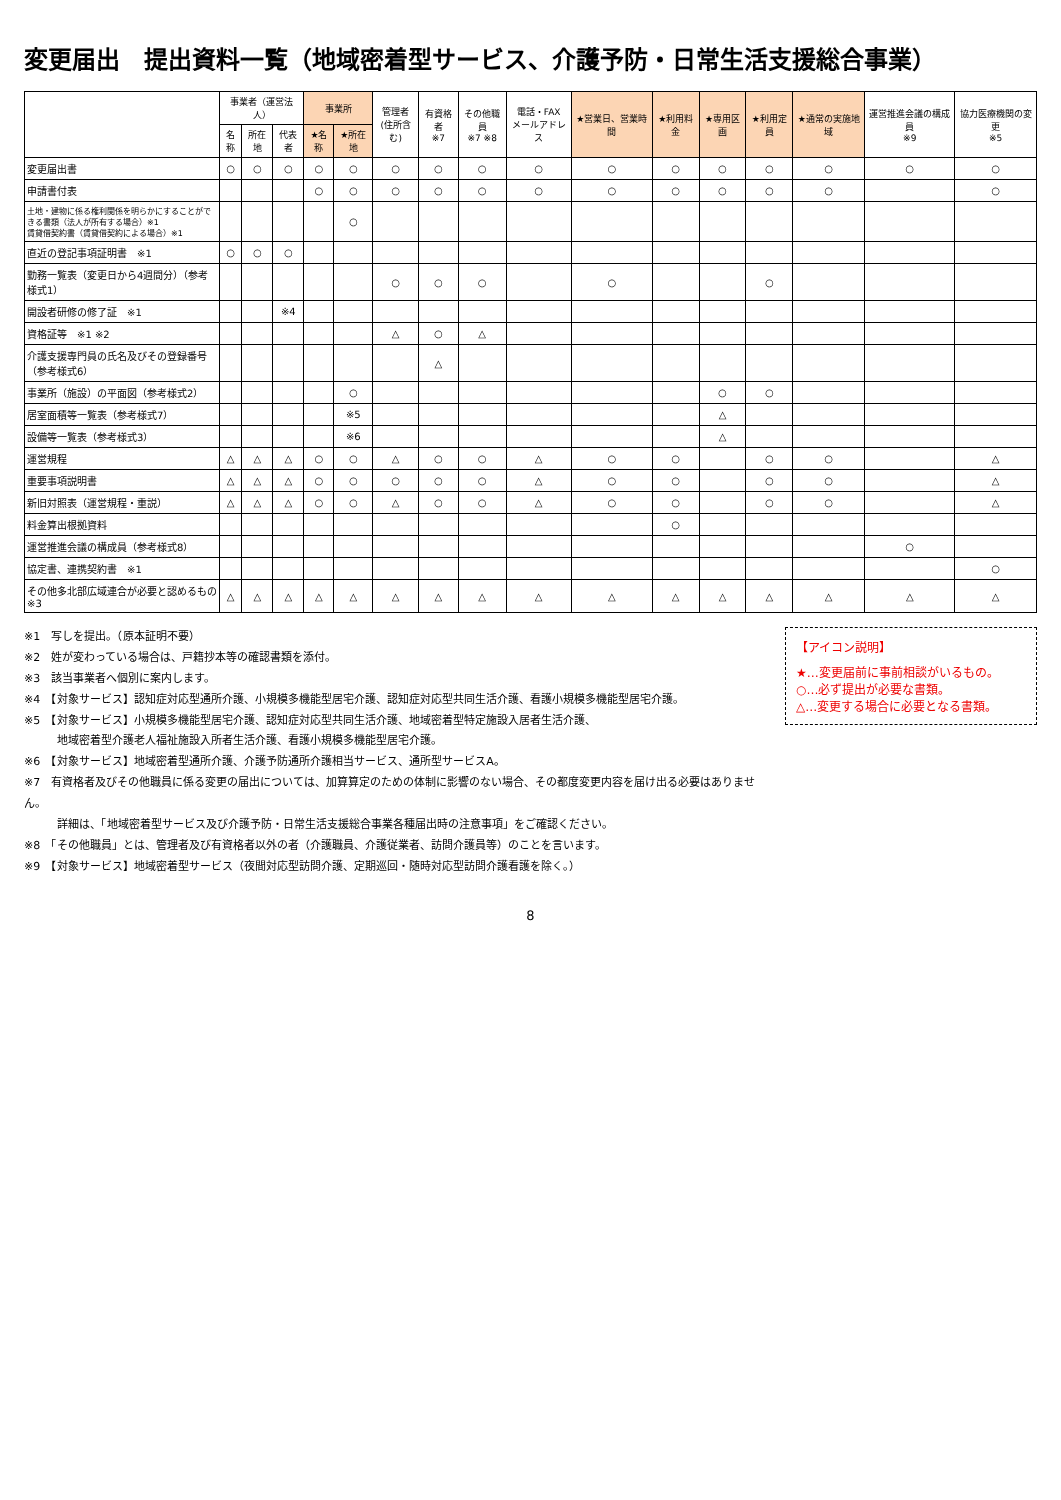変更届出　提出資料一覧（地域密着型サービス、介護予防・日常生活支援総合事業）
| | 事業者（運営法人） | | | 事業所 | | 管理者 (住所含む) | 有資格者 ※7 | その他職員 ※7 ※8 | 電話・FAX メールアドレス | ★営業日、営業時間 | ★利用料金 | ★専用区画 | ★利用定員 | ★通常の実施地域 | 運営推進会議の構成員 ※9 | 協力医療機関の変更 ※5 |
| --- | --- | --- | --- | --- | --- | --- | --- | --- | --- | --- | --- | --- | --- | --- | --- | --- |
| | 名称 | 所在地 | 代表者 | ★名称 | ★所在地 | | | | | | | | | | | |
| 変更届出書 | ○ | ○ | ○ | ○ | ○ | ○ | ○ | ○ | ○ | ○ | ○ | ○ | ○ | ○ | ○ | ○ |
| 申請書付表 | | | | ○ | ○ | ○ | ○ | ○ | ○ | ○ | ○ | ○ | ○ | ○ | | ○ |
| 土地・建物に係る権利関係を明らかにすることができる書類（法人が所有する場合）※1 賃貸借契約書（賃貸借契約による場合）※1 | | | | | ○ | | | | | | | | | | | |
| 直近の登記事項証明書 ※1 | ○ | ○ | ○ | | | | | | | | | | | | | |
| 勤務一覧表（変更日から4週間分）（参考様式1） | | | | | | ○ | ○ | ○ | | ○ | | | ○ | | | |
| 開設者研修の修了証 ※1 | | | ※4 | | | | | | | | | | | | | |
| 資格証等 ※1 ※2 | | | | | | △ | ○ | △ | | | | | | | | |
| 介護支援専門員の氏名及びその登録番号（参考様式6） | | | | | | | △ | | | | | | | | | |
| 事業所（施設）の平面図（参考様式2） | | | | | ○ | | | | | | | ○ | ○ | | | |
| 居室面積等一覧表（参考様式7） | | | | | ※5 | | | | | | | △ | | | | |
| 設備等一覧表（参考様式3） | | | | | ※6 | | | | | | | △ | | | | |
| 運営規程 | △ | △ | △ | ○ | ○ | △ | ○ | ○ | △ | ○ | ○ | | ○ | ○ | | △ |
| 重要事項説明書 | △ | △ | △ | ○ | ○ | ○ | ○ | ○ | △ | ○ | ○ | | ○ | ○ | | △ |
| 新旧対照表（運営規程・重説） | △ | △ | △ | ○ | ○ | △ | ○ | ○ | △ | ○ | ○ | | ○ | ○ | | △ |
| 料金算出根拠資料 | | | | | | | | | | | ○ | | | | | |
| 運営推進会議の構成員（参考様式8） | | | | | | | | | | | | | | | ○ | |
| 協定書、連携契約書 ※1 | | | | | | | | | | | | | | | | ○ |
| その他多北部広域連合が必要と認めるもの ※3 | △ | △ | △ | △ | △ | △ | △ | △ | △ | △ | △ | △ | △ | △ | △ | △ |
※1　写しを提出。（原本証明不要）
※2　姓が変わっている場合は、戸籍抄本等の確認書類を添付。
※3　該当事業者へ個別に案内します。
※4　【対象サービス】認知症対応型通所介護、小規模多機能型居宅介護、認知症対応型共同生活介護、看護小規模多機能型居宅介護。
※5　【対象サービス】小規模多機能型居宅介護、認知症対応型共同生活介護、地域密着型特定施設入居者生活介護、
　　　地域密着型介護老人福祉施設入所者生活介護、看護小規模多機能型居宅介護。
※6　【対象サービス】地域密着型通所介護、介護予防通所介護相当サービス、通所型サービスA。
※7　有資格者及びその他職員に係る変更の届出については、加算算定のための体制に影響のない場合、その都度変更内容を届け出る必要はありません。
　　　詳細は、「地域密着型サービス及び介護予防・日常生活支援総合事業各種届出時の注意事項」をご確認ください。
※8　「その他職員」とは、管理者及び有資格者以外の者（介護職員、介護従業者、訪問介護員等）のことを言います。
※9　【対象サービス】地域密着型サービス（夜間対応型訪問介護、定期巡回・随時対応型訪問介護看護を除く。）
【アイコン説明】
★…変更届前に事前相談がいるもの。
○…必ず提出が必要な書類。
△…変更する場合に必要となる書類。
8